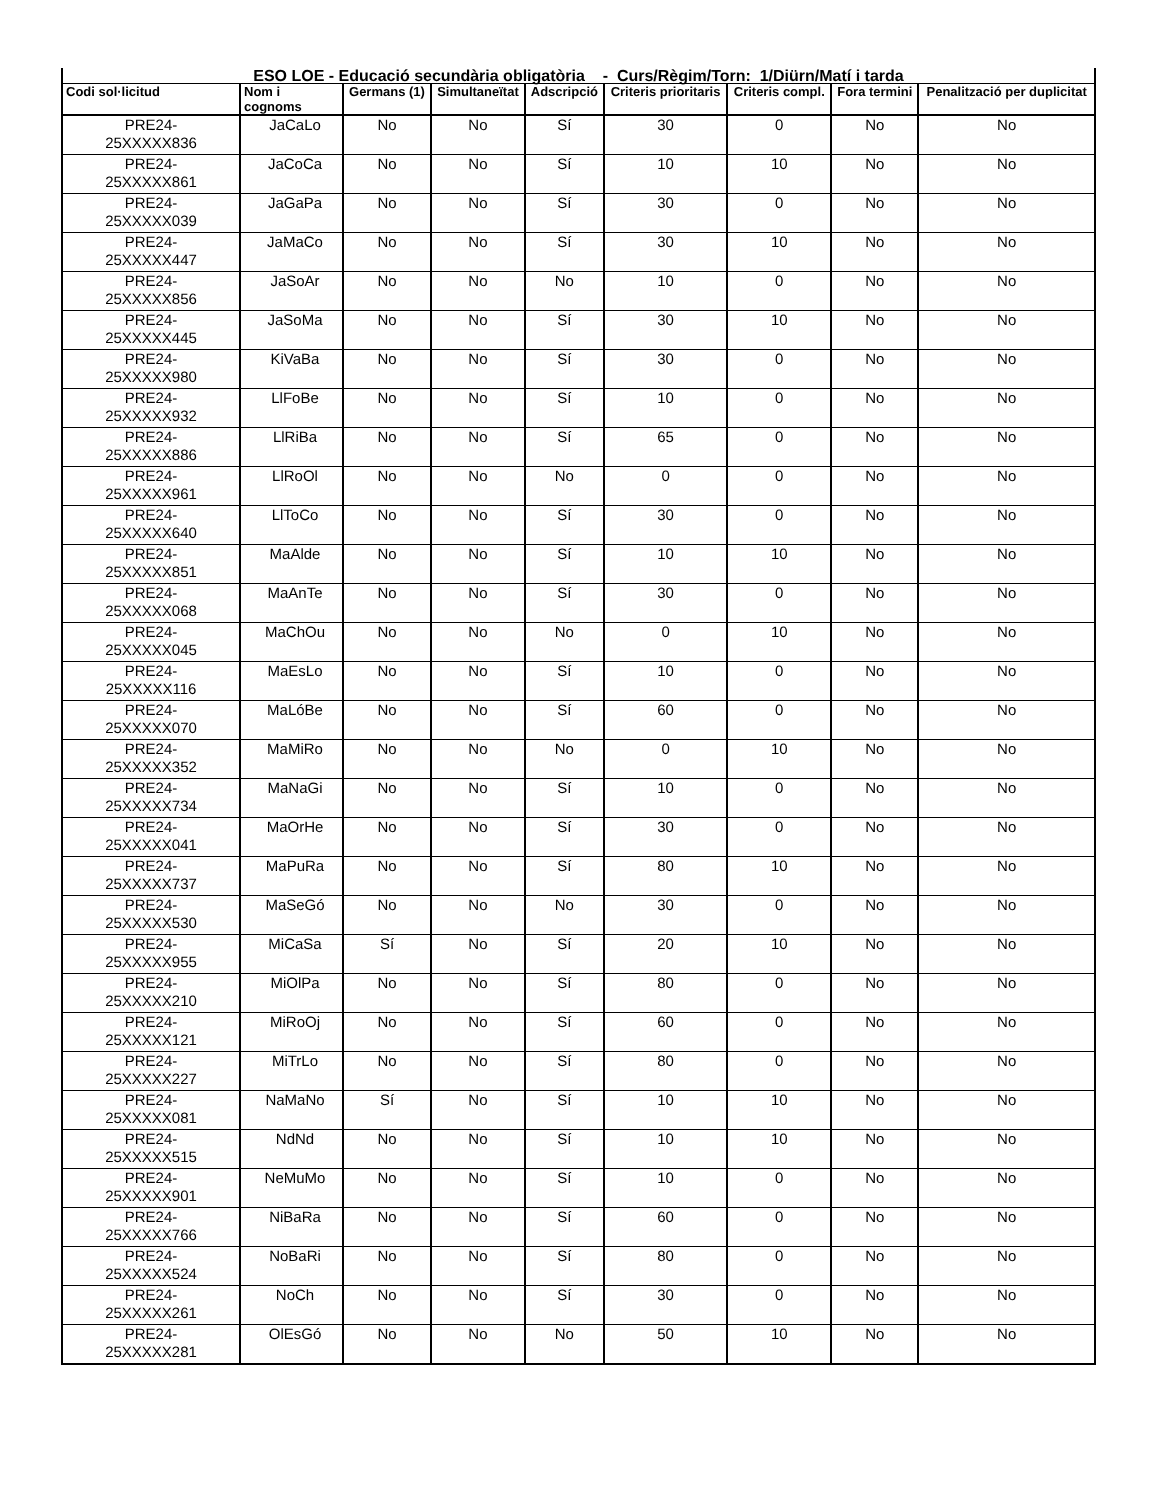| ESO LOE - Educació secundària obligatòria - Curs/Règim/Torn: 1/Diürn/Matí i tarda | | | | | | | | |
| --- | --- | --- | --- | --- | --- | --- | --- | --- |
| Codi sol·licitud | Nom i cognoms | Germans (1) | Simultaneïtat | Adscripció | Criteris prioritaris | Criteris compl. | Fora termini | Penalització per duplicitat |
| PRE24- 25XXXXX836 | JaCaLo | No | No | Sí | 30 | 0 | No | No |
| PRE24- 25XXXXX861 | JaCoCa | No | No | Sí | 10 | 10 | No | No |
| PRE24- 25XXXXX039 | JaGaPa | No | No | Sí | 30 | 0 | No | No |
| PRE24- 25XXXXX447 | JaMaCo | No | No | Sí | 30 | 10 | No | No |
| PRE24- 25XXXXX856 | JaSoAr | No | No | No | 10 | 0 | No | No |
| PRE24- 25XXXXX445 | JaSoMa | No | No | Sí | 30 | 10 | No | No |
| PRE24- 25XXXXX980 | KiVaBa | No | No | Sí | 30 | 0 | No | No |
| PRE24- 25XXXXX932 | LlFoBe | No | No | Sí | 10 | 0 | No | No |
| PRE24- 25XXXXX886 | LlRiBa | No | No | Sí | 65 | 0 | No | No |
| PRE24- 25XXXXX961 | LlRoOl | No | No | No | 0 | 0 | No | No |
| PRE24- 25XXXXX640 | LlToCo | No | No | Sí | 30 | 0 | No | No |
| PRE24- 25XXXXX851 | MaAlde | No | No | Sí | 10 | 10 | No | No |
| PRE24- 25XXXXX068 | MaAnTe | No | No | Sí | 30 | 0 | No | No |
| PRE24- 25XXXXX045 | MaChOu | No | No | No | 0 | 10 | No | No |
| PRE24- 25XXXXX116 | MaEsLo | No | No | Sí | 10 | 0 | No | No |
| PRE24- 25XXXXX070 | MaLóBe | No | No | Sí | 60 | 0 | No | No |
| PRE24- 25XXXXX352 | MaMiRo | No | No | No | 0 | 10 | No | No |
| PRE24- 25XXXXX734 | MaNaGi | No | No | Sí | 10 | 0 | No | No |
| PRE24- 25XXXXX041 | MaOrHe | No | No | Sí | 30 | 0 | No | No |
| PRE24- 25XXXXX737 | MaPuRa | No | No | Sí | 80 | 10 | No | No |
| PRE24- 25XXXXX530 | MaSeGó | No | No | No | 30 | 0 | No | No |
| PRE24- 25XXXXX955 | MiCaSa | Sí | No | Sí | 20 | 10 | No | No |
| PRE24- 25XXXXX210 | MiOlPa | No | No | Sí | 80 | 0 | No | No |
| PRE24- 25XXXXX121 | MiRoOj | No | No | Sí | 60 | 0 | No | No |
| PRE24- 25XXXXX227 | MiTrLo | No | No | Sí | 80 | 0 | No | No |
| PRE24- 25XXXXX081 | NaMaNo | Sí | No | Sí | 10 | 10 | No | No |
| PRE24- 25XXXXX515 | NdNd | No | No | Sí | 10 | 10 | No | No |
| PRE24- 25XXXXX901 | NeMuMo | No | No | Sí | 10 | 0 | No | No |
| PRE24- 25XXXXX766 | NiBaRa | No | No | Sí | 60 | 0 | No | No |
| PRE24- 25XXXXX524 | NoBaRi | No | No | Sí | 80 | 0 | No | No |
| PRE24- 25XXXXX261 | NoCh | No | No | Sí | 30 | 0 | No | No |
| PRE24- 25XXXXX281 | OlEsGó | No | No | No | 50 | 10 | No | No |